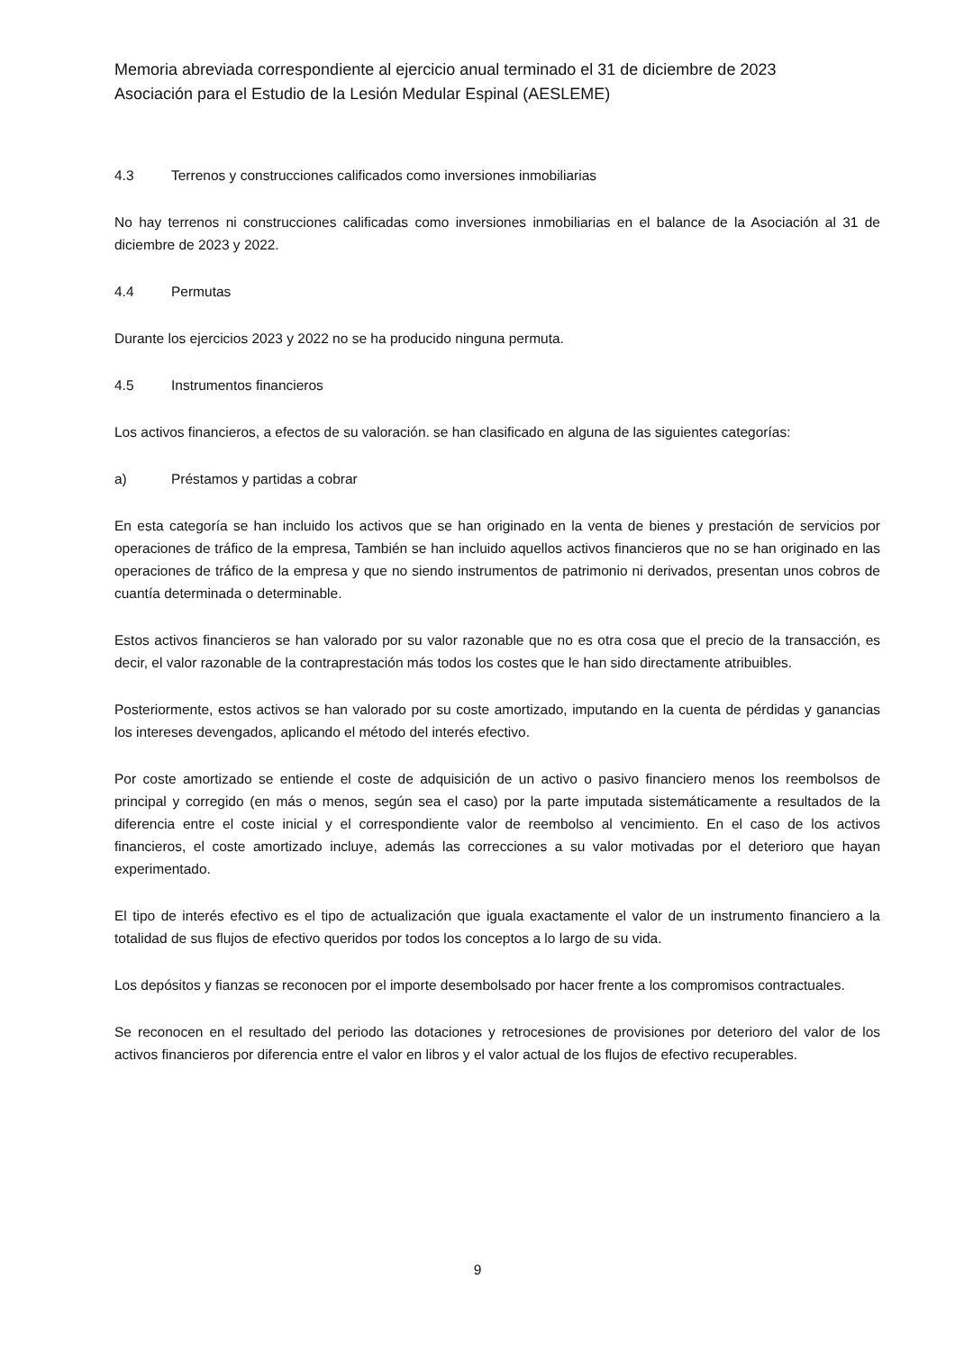Memoria abreviada correspondiente al ejercicio anual terminado el 31 de diciembre de 2023
Asociación para el Estudio de la Lesión Medular Espinal (AESLEME)
4.3 Terrenos y construcciones calificados como inversiones inmobiliarias
No hay terrenos ni construcciones calificadas como inversiones inmobiliarias en el balance de la Asociación al 31 de diciembre de 2023 y 2022.
4.4 Permutas
Durante los ejercicios 2023 y 2022 no se ha producido ninguna permuta.
4.5 Instrumentos financieros
Los activos financieros, a efectos de su valoración. se han clasificado en alguna de las siguientes categorías:
a) Préstamos y partidas a cobrar
En esta categoría se han incluido los activos que se han originado en la venta de bienes y prestación de servicios por operaciones de tráfico de la empresa, También se han incluido aquellos activos financieros que no se han originado en las operaciones de tráfico de la empresa y que no siendo instrumentos de patrimonio ni derivados, presentan unos cobros de cuantía determinada o determinable.
Estos activos financieros se han valorado por su valor razonable que no es otra cosa que el precio de la transacción, es decir, el valor razonable de la contraprestación más todos los costes que le han sido directamente atribuibles.
Posteriormente, estos activos se han valorado por su coste amortizado, imputando en la cuenta de pérdidas y ganancias los intereses devengados, aplicando el método del interés efectivo.
Por coste amortizado se entiende el coste de adquisición de un activo o pasivo financiero menos los reembolsos de principal y corregido (en más o menos, según sea el caso) por la parte imputada sistemáticamente a resultados de la diferencia entre el coste inicial y el correspondiente valor de reembolso al vencimiento. En el caso de los activos financieros, el coste amortizado incluye, además las correcciones a su valor motivadas por el deterioro que hayan experimentado.
El tipo de interés efectivo es el tipo de actualización que iguala exactamente el valor de un instrumento financiero a la totalidad de sus flujos de efectivo queridos por todos los conceptos a lo largo de su vida.
Los depósitos y fianzas se reconocen por el importe desembolsado por hacer frente a los compromisos contractuales.
Se reconocen en el resultado del periodo las dotaciones y retrocesiones de provisiones por deterioro del valor de los activos financieros por diferencia entre el valor en libros y el valor actual de los flujos de efectivo recuperables.
9